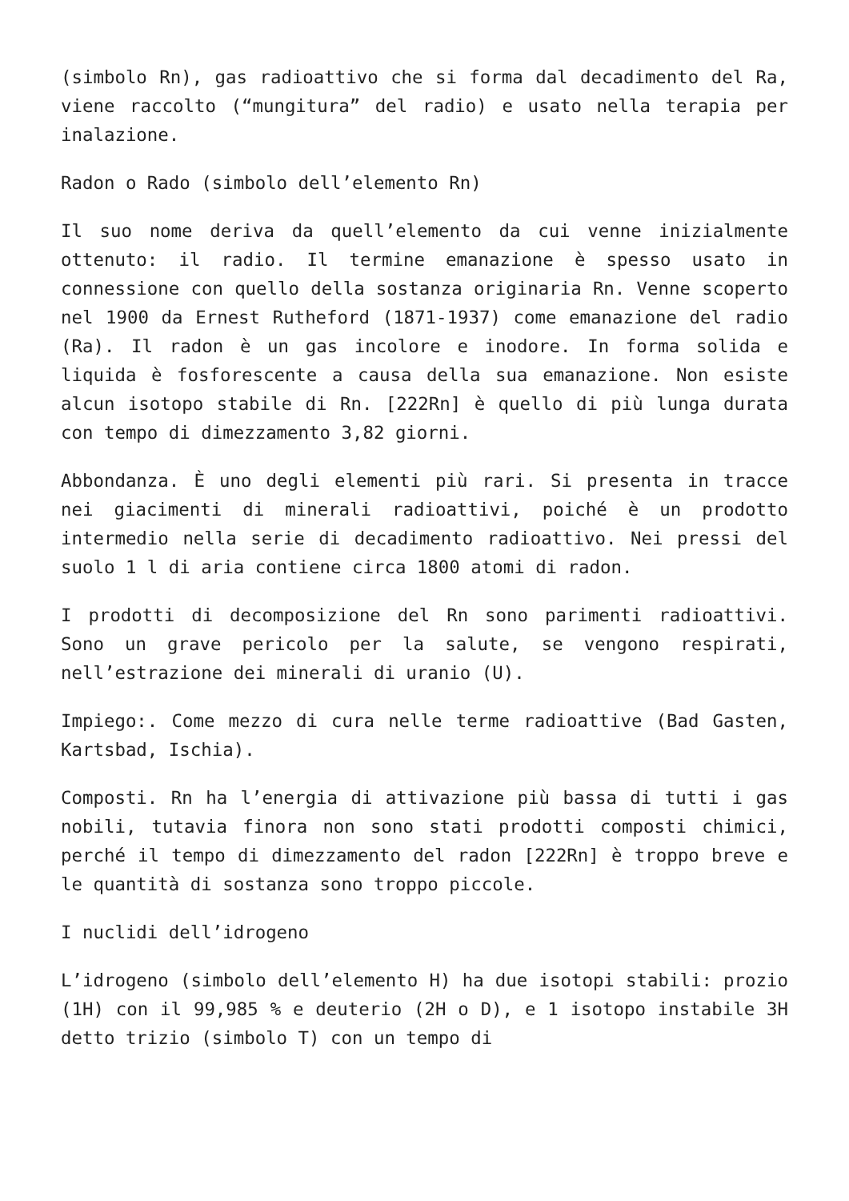(simbolo Rn), gas radioattivo che si forma dal decadimento del Ra, viene raccolto (“mungitura” del radio) e usato nella terapia per inalazione.
Radon o Rado (simbolo dell’elemento Rn)
Il suo nome deriva da quell’elemento da cui venne inizialmente ottenuto: il radio. Il termine emanazione è spesso usato in connessione con quello della sostanza originaria Rn. Venne scoperto nel 1900 da Ernest Rutheford (1871-1937) come emanazione del radio (Ra). Il radon è un gas incolore e inodore. In forma solida e liquida è fosforescente a causa della sua emanazione. Non esiste alcun isotopo stabile di Rn. [222Rn] è quello di più lunga durata con tempo di dimezzamento 3,82 giorni.
Abbondanza. È uno degli elementi più rari. Si presenta in tracce nei giacimenti di minerali radioattivi, poiché è un prodotto intermedio nella serie di decadimento radioattivo. Nei pressi del suolo 1 l di aria contiene circa 1800 atomi di radon.
I prodotti di decomposizione del Rn sono parimenti radioattivi. Sono un grave pericolo per la salute, se vengono respirati, nell’estrazione dei minerali di uranio (U).
Impiego:. Come mezzo di cura nelle terme radioattive (Bad Gasten, Kartsbad, Ischia).
Composti. Rn ha l’energia di attivazione più bassa di tutti i gas nobili, tutavia finora non sono stati prodotti composti chimici, perché il tempo di dimezzamento del radon [222Rn] è troppo breve e le quantità di sostanza sono troppo piccole.
I nuclidi dell’idrogeno
L’idrogeno (simbolo dell’elemento H) ha due isotopi stabili: prozio (1H) con il 99,985 % e deuterio (2H o D), e 1 isotopo instabile 3H detto trizio (simbolo T) con un tempo di